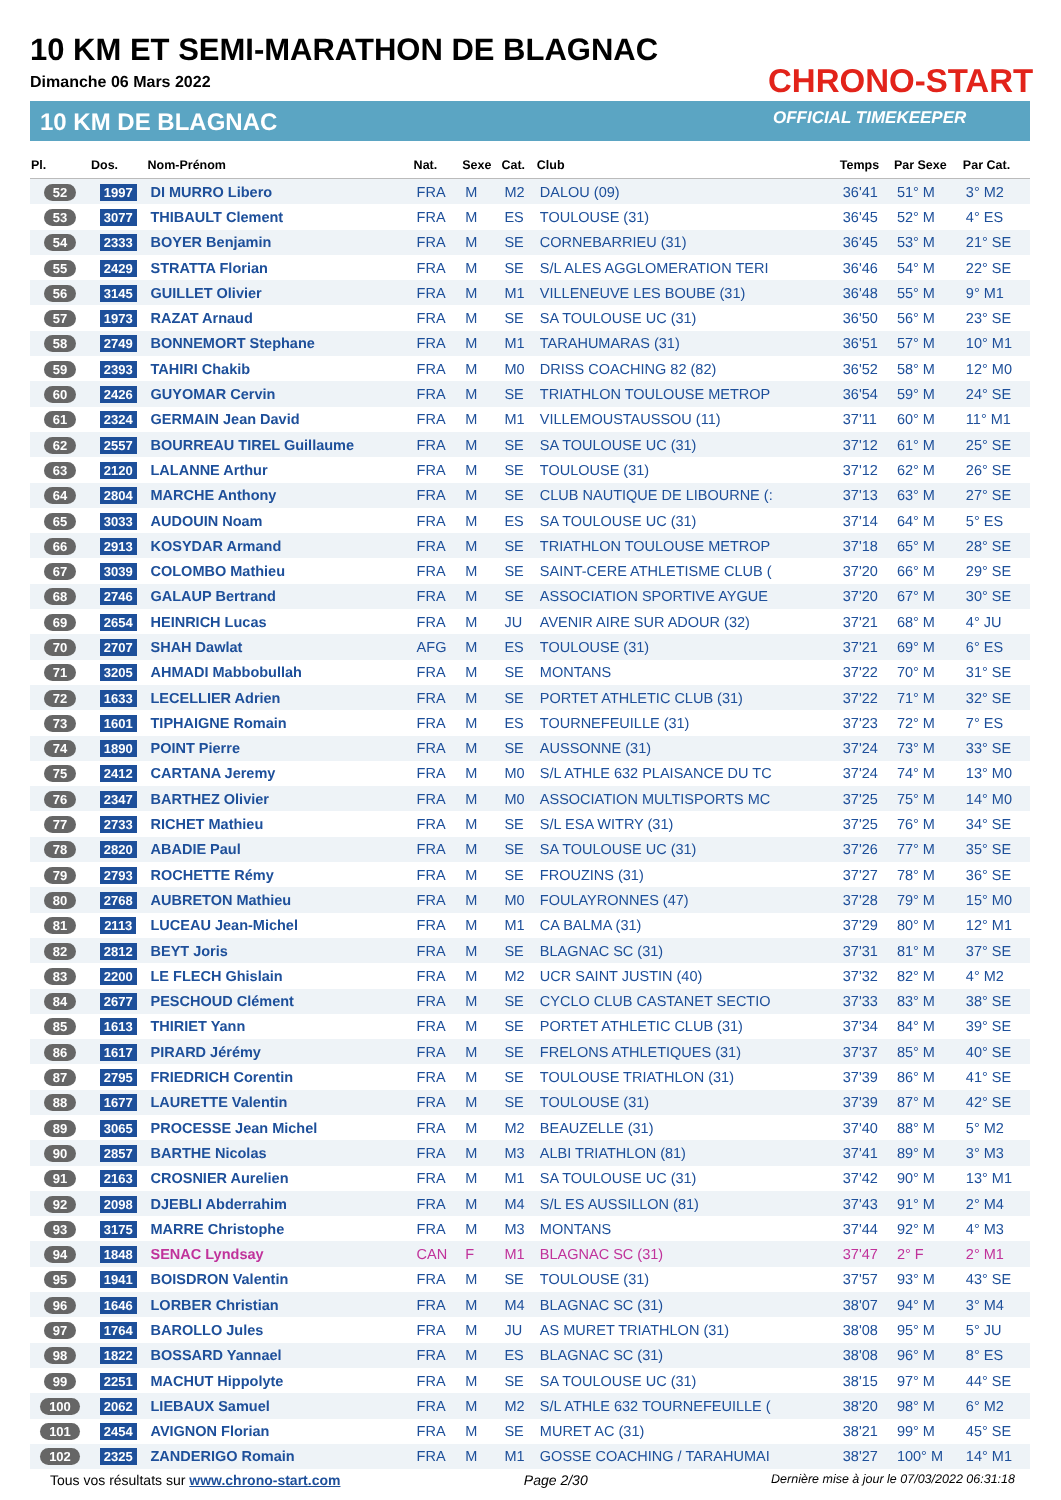10 KM ET SEMI-MARATHON DE BLAGNAC
Dimanche 06 Mars 2022
10 KM DE BLAGNAC
CHRONO-START
OFFICIAL TIMEKEEPER
| Pl. | Dos. | Nom-Prénom | Nat. | Sexe | Cat. | Club | Temps | Par Sexe | Par Cat. |
| --- | --- | --- | --- | --- | --- | --- | --- | --- | --- |
| 52 | 1997 | DI MURRO Libero | FRA | M | M2 | DALOU (09) | 36'41 | 51° M | 3° M2 |
| 53 | 3077 | THIBAULT Clement | FRA | M | ES | TOULOUSE (31) | 36'45 | 52° M | 4° ES |
| 54 | 2333 | BOYER Benjamin | FRA | M | SE | CORNEBARRIEU (31) | 36'45 | 53° M | 21° SE |
| 55 | 2429 | STRATTA Florian | FRA | M | SE | S/L ALES AGGLOMERATION TERI | 36'46 | 54° M | 22° SE |
| 56 | 3145 | GUILLET Olivier | FRA | M | M1 | VILLENEUVE LES BOUBE (31) | 36'48 | 55° M | 9° M1 |
| 57 | 1973 | RAZAT Arnaud | FRA | M | SE | SA TOULOUSE UC (31) | 36'50 | 56° M | 23° SE |
| 58 | 2749 | BONNEMORT Stephane | FRA | M | M1 | TARAHUMARAS (31) | 36'51 | 57° M | 10° M1 |
| 59 | 2393 | TAHIRI Chakib | FRA | M | M0 | DRISS COACHING 82 (82) | 36'52 | 58° M | 12° M0 |
| 60 | 2426 | GUYOMAR Cervin | FRA | M | SE | TRIATHLON TOULOUSE METROP | 36'54 | 59° M | 24° SE |
| 61 | 2324 | GERMAIN Jean David | FRA | M | M1 | VILLEMOUSTAUSSOU (11) | 37'11 | 60° M | 11° M1 |
| 62 | 2557 | BOURREAU TIREL Guillaume | FRA | M | SE | SA TOULOUSE UC (31) | 37'12 | 61° M | 25° SE |
| 63 | 2120 | LALANNE Arthur | FRA | M | SE | TOULOUSE (31) | 37'12 | 62° M | 26° SE |
| 64 | 2804 | MARCHE Anthony | FRA | M | SE | CLUB NAUTIQUE DE LIBOURNE (: | 37'13 | 63° M | 27° SE |
| 65 | 3033 | AUDOUIN Noam | FRA | M | ES | SA TOULOUSE UC (31) | 37'14 | 64° M | 5° ES |
| 66 | 2913 | KOSYDAR Armand | FRA | M | SE | TRIATHLON TOULOUSE METROP | 37'18 | 65° M | 28° SE |
| 67 | 3039 | COLOMBO Mathieu | FRA | M | SE | SAINT-CERE ATHLETISME CLUB ( | 37'20 | 66° M | 29° SE |
| 68 | 2746 | GALAUP Bertrand | FRA | M | SE | ASSOCIATION SPORTIVE AYGUE | 37'20 | 67° M | 30° SE |
| 69 | 2654 | HEINRICH Lucas | FRA | M | JU | AVENIR AIRE SUR ADOUR (32) | 37'21 | 68° M | 4° JU |
| 70 | 2707 | SHAH Dawlat | AFG | M | ES | TOULOUSE (31) | 37'21 | 69° M | 6° ES |
| 71 | 3205 | AHMADI Mabbobullah | FRA | M | SE | MONTANS | 37'22 | 70° M | 31° SE |
| 72 | 1633 | LECELLIER Adrien | FRA | M | SE | PORTET ATHLETIC CLUB (31) | 37'22 | 71° M | 32° SE |
| 73 | 1601 | TIPHAIGNE Romain | FRA | M | ES | TOURNEFEUILLE (31) | 37'23 | 72° M | 7° ES |
| 74 | 1890 | POINT Pierre | FRA | M | SE | AUSSONNE (31) | 37'24 | 73° M | 33° SE |
| 75 | 2412 | CARTANA Jeremy | FRA | M | M0 | S/L ATHLE 632 PLAISANCE DU TC | 37'24 | 74° M | 13° M0 |
| 76 | 2347 | BARTHEZ Olivier | FRA | M | M0 | ASSOCIATION MULTISPORTS MC | 37'25 | 75° M | 14° M0 |
| 77 | 2733 | RICHET Mathieu | FRA | M | SE | S/L ESA WITRY (31) | 37'25 | 76° M | 34° SE |
| 78 | 2820 | ABADIE Paul | FRA | M | SE | SA TOULOUSE UC (31) | 37'26 | 77° M | 35° SE |
| 79 | 2793 | ROCHETTE Rémy | FRA | M | SE | FROUZINS (31) | 37'27 | 78° M | 36° SE |
| 80 | 2768 | AUBRETON Mathieu | FRA | M | M0 | FOULAYRONNES (47) | 37'28 | 79° M | 15° M0 |
| 81 | 2113 | LUCEAU Jean-Michel | FRA | M | M1 | CA BALMA (31) | 37'29 | 80° M | 12° M1 |
| 82 | 2812 | BEYT Joris | FRA | M | SE | BLAGNAC SC (31) | 37'31 | 81° M | 37° SE |
| 83 | 2200 | LE FLECH Ghislain | FRA | M | M2 | UCR SAINT JUSTIN (40) | 37'32 | 82° M | 4° M2 |
| 84 | 2677 | PESCHOUD Clément | FRA | M | SE | CYCLO CLUB CASTANET SECTIO | 37'33 | 83° M | 38° SE |
| 85 | 1613 | THIRIET Yann | FRA | M | SE | PORTET ATHLETIC CLUB (31) | 37'34 | 84° M | 39° SE |
| 86 | 1617 | PIRARD Jérémy | FRA | M | SE | FRELONS ATHLETIQUES (31) | 37'37 | 85° M | 40° SE |
| 87 | 2795 | FRIEDRICH Corentin | FRA | M | SE | TOULOUSE TRIATHLON (31) | 37'39 | 86° M | 41° SE |
| 88 | 1677 | LAURETTE Valentin | FRA | M | SE | TOULOUSE (31) | 37'39 | 87° M | 42° SE |
| 89 | 3065 | PROCESSE Jean Michel | FRA | M | M2 | BEAUZELLE (31) | 37'40 | 88° M | 5° M2 |
| 90 | 2857 | BARTHE Nicolas | FRA | M | M3 | ALBI TRIATHLON (81) | 37'41 | 89° M | 3° M3 |
| 91 | 2163 | CROSNIER Aurelien | FRA | M | M1 | SA TOULOUSE UC (31) | 37'42 | 90° M | 13° M1 |
| 92 | 2098 | DJEBLI Abderrahim | FRA | M | M4 | S/L ES AUSSILLON (81) | 37'43 | 91° M | 2° M4 |
| 93 | 3175 | MARRE Christophe | FRA | M | M3 | MONTANS | 37'44 | 92° M | 4° M3 |
| 94 | 1848 | SENAC Lyndsay | CAN | F | M1 | BLAGNAC SC (31) | 37'47 | 2° F | 2° M1 |
| 95 | 1941 | BOISDRON Valentin | FRA | M | SE | TOULOUSE (31) | 37'57 | 93° M | 43° SE |
| 96 | 1646 | LORBER Christian | FRA | M | M4 | BLAGNAC SC (31) | 38'07 | 94° M | 3° M4 |
| 97 | 1764 | BAROLLO Jules | FRA | M | JU | AS MURET TRIATHLON (31) | 38'08 | 95° M | 5° JU |
| 98 | 1822 | BOSSARD Yannael | FRA | M | ES | BLAGNAC SC (31) | 38'08 | 96° M | 8° ES |
| 99 | 2251 | MACHUT Hippolyte | FRA | M | SE | SA TOULOUSE UC (31) | 38'15 | 97° M | 44° SE |
| 100 | 2062 | LIEBAUX Samuel | FRA | M | M2 | S/L ATHLE 632 TOURNEFEUILLE ( | 38'20 | 98° M | 6° M2 |
| 101 | 2454 | AVIGNON Florian | FRA | M | SE | MURET AC (31) | 38'21 | 99° M | 45° SE |
| 102 | 2325 | ZANDERIGO Romain | FRA | M | M1 | GOSSE COACHING / TARAHUMAI | 38'27 | 100° M | 14° M1 |
Tous vos résultats sur www.chrono-start.com Page 2/30 Dernière mise à jour le 07/03/2022 06:31:18